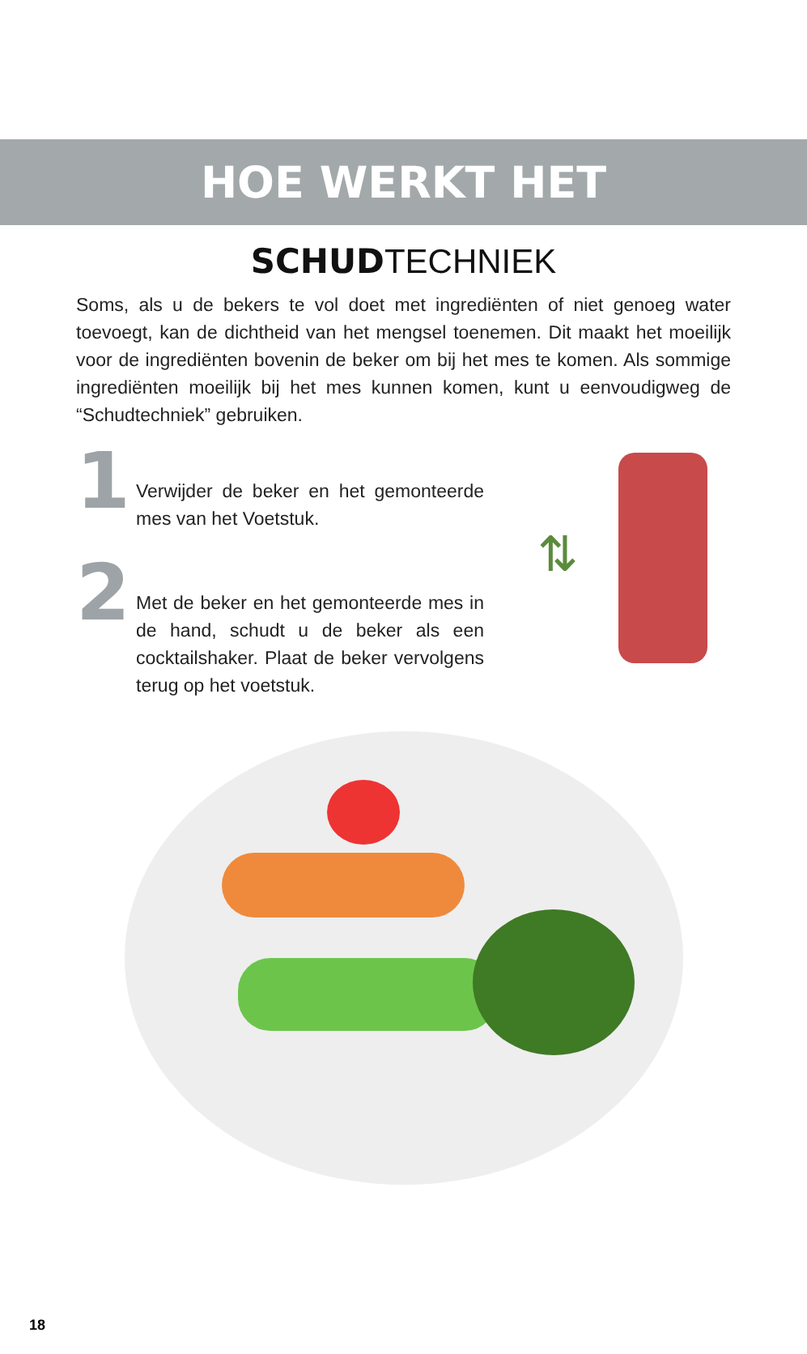HOE WERKT HET
SCHUDTECHNIEK
Soms, als u de bekers te vol doet met ingrediënten of niet genoeg water toevoegt, kan de dichtheid van het mengsel toenemen. Dit maakt het moeilijk voor de ingrediënten bovenin de beker om bij het mes te komen. Als sommige ingrediënten moeilijk bij het mes kunnen komen, kunt u eenvoudigweg de “Schudtechniek” gebruiken.
1
Verwijder de beker en het gemonteerde mes van het Voetstuk.
2
Met de beker en het gemonteerde mes in de hand, schudt u de beker als een cocktailshaker. Plaat de beker vervolgens terug op het voetstuk.
⇅
18